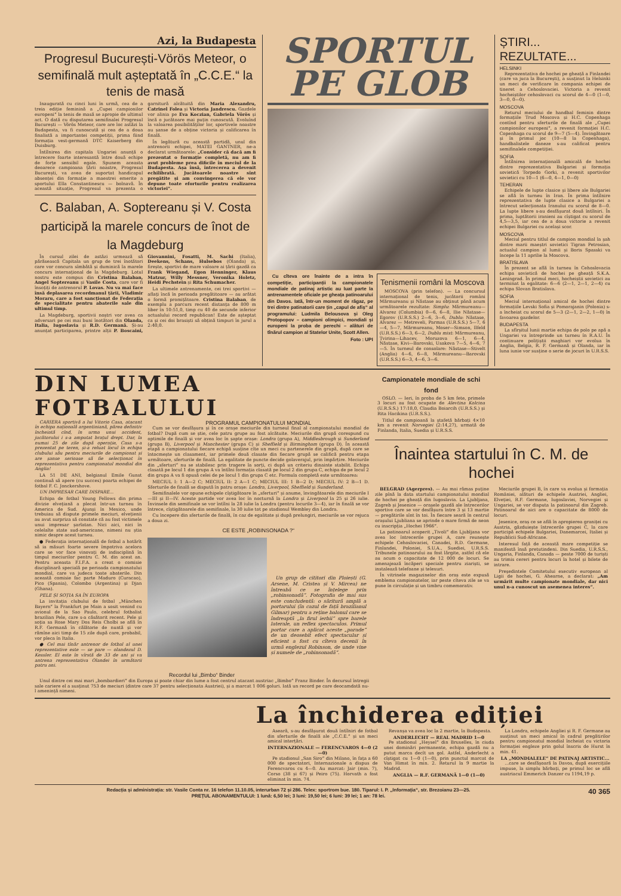Azi, la Budapesta
Progresul București-Vörös Meteor, o semifinală mult așteptată în „C.C.E.“ la tenis de masă
Inaugurată cu cinci luni în urmă, cea de a treia ediție feminină a „Cupei campionilor europeni“ la tenis de masă se apropie de ultimul act. O dată cu disputarea semifinalei Progresul București — Vörös Meteor, care are loc astăzi la Budapesta, va fi cunoscută și cea de a doua finalistă a importantei competiții, prima fiind formația vest-germană DTC Kaiserberg din Duisburg.
Întîlnirea din capitala Ungariei anunță o întrecere foarte interesantă între două echipe de forțe sensibil egale. Spunem aceasta deoarece campioana țării noastre, Progresul București, va avea de suportat handicapul absenței din formație a maestrei emerite a sportului Ella Constantinescu — bolnavă. În această situație, Progresul va prezenta o garnitură alcătuită din Maria Alexandru, Catrinel Folea și Victoria Jandrescu. Gazdele vor alinia pe Eva Koczian, Gabriela Vörös și încă o jucătoare mai puțin cunoscută. Evoluînd la valoarea posibilităților lor, sportivele noastre au șanse de a obține victoria și calificarea în finală.
În legătură cu această partidă, unul din antrenorii echipei, MATEI GANTNER, ne-a declarat următoarele: „Consider că dacă am fi prezentat o formație completă, nu am fi avut probleme prea dificile în meciul de la Budapesta. Așa însă, întrecerea a devenit echilibrată. Jucătoarele noastre sînt pregătite și am convingerea că ele vor depune toate eforturile pentru realizarea victoriei“.
C. Balaban, A. Soptereanu și V. Costa participă la marele concurs de înot de la Magdeburg
În cursul zilei de astăzi urmează să părăsească Capitala un grup de trei înotători care vor concura sîmbătă și duminică la marele concurs internațional de la Magdeburg. Lotul nostru este compus din Cristina Balaban, Angel Soptereanu și Vasile Costa, care vor fi însoțiți de antrenorul P. Lovas. Nu va mai face însă deplasarea recordmanul țării, Vladimir Moraru, care a fost sancționat de Federația de specialitate pentru abaterile sale din ultimul timp.
La Magdeburg, sportivii noștri vor avea ca adversari pe cei mai buni înotători din Olanda, Italia, Iugoslavia și R.D. Germană. Și-au anunțat participarea, printre alții P. Boscaini, Giovannini, Fosatti, M. Sachi (Italia), Deekens, Schans, Hulsebos (Olanda) și, firește, sportivi de mare valoare ai țării gazdă ca Frank Wiegand, Egon Henninger, Klaus Matzur, Willy Messner, Veronika Holetz, Heidi Pechstein și Rita Schumacher.
La ultimele antrenamente, cei trei sportivi — aflați încă în perioada pregătitoare — au arătat o formă promițătoare. Cristina Balaban, de exemplu a parcurs recent distanța de 800 m liber în 10:51,0, timp cu 40 de secunde inferior actualului record republican! Este de așteptat ca și cei doi brasiști să obțină timpuri în jurul a 2:40,0.
SPORTUL
PE GLOB
Cu cîteva ore înainte de a intra în competiție, participanții la campionatele mondiale de patinaj artistic au luat parte la antrenamentele oficiale pe gheața patinoarului din Davos. Iată, într-un moment de răgaz, pe trei dintre patinatorii care țin „capul de afiș“ al programului: Ludmila Belousova și Oleg Protopopov – campioni olimpici, mondiali și europeni la proba de perechi – alături de tînărul campion al Statelor Unite, Scott Allen.
Foto : UPI
Tenismenii români la Moscova
MOSCOVA (prin telefon). — La concursul internațional de tenis, jucătorii români Mărmureanu și Năstase au obținut până acum următoarele rezultate: Simplu: Mărmureanu—Alvarez (Columbia) 0—6, 6—8, Ilie Năstase—Egorov (U.R.S.S.) 2—6, 3—6, Dublu: Năstase, Alvarez — Metreveli, Parmas (U.R.S.S.) 5—7, 6—4, 5—7, Mărmureanu, Moser—Simson, Ilfeld (U.R.S.S.) 6—3, 6—2, Dublu mixt: Mărmureanu, Țvirina—Lihacev, Moruzova 6—1, 6—4, Năstase, Kivi—Barovski, Usakova 7—5, 4—6, 7—5. În turneul de consolare: Năstase—Stivelt (Anglia) 4—6, 6—8, Mărmureanu—Barovski (U.R.S.S.) 6—3, 4—6, 3—6.
ȘTIRI... REZULTATE...
HELSINKI
Reprezentativa de hochei pe gheață a Finlandei (care va juca la București), a susținut la Helsinki un meci de verificare în compania echipei de tineret a Cehoslovaciei. Victoria a revenit hocheiștilor cehoslovaci cu scorul de 4—0 (1—0, 3—0, 0—0).
MOSCOVA
Returul meciului de handbal feminin dintre formațiile Trud Moscova și H.C. Copenhaga contînd pentru sferturile de finală ale „Cupei campionilor europeni“, a revenit formației H.C. Copenhaga cu scorul de 9—7 (5—4). Învingătoare și în primul joc (10—8 la Copenhaga), handbalistele daneze s-au calificat pentru semifinalele competiției.
SOFIA
Întîlnirea internațională amicală de hochei dintre reprezentativa Bulgariei și formația sovietică Torpedo Gorki, a revenit sportivilor sovietici cu 10—1 (6—0, 4—1, 0—0)
TEHERAN
Echipele de lupte clasice și libere ale Bulgariei se află în turneu în Iran. În prima întîlnire reprezentativa de lupte clasice a Bulgariei a întrecut selecționata Iranului cu scorul de 8—0. La lupte libere s-au desfășurat două întîlniri. În prima, luptătorii iranieni au cîștigat cu scorul de 4,5—3,5, iar cea de a doua victorie a revenit echipei Bulgariei cu același scor.
MOSCOVA
Meciul pentru titlul de campion mondial la șah dintre marii maeștri sovietici Tigran Petrosian, actualul campion al lumii și Boris Spasski va începe la 11 aprilie la Moscova.
BRATISLAVA
În prezent se află în turneu în Cehoslovacia echipa sovietică de hochei pe gheață S.K.A. Leningrad. În primul meci, hocheiștii sovietici au terminat la egalitate: 6—6 (2—1, 2—1, 2—4) cu echipa Slovan Bratislava.
SOFIA
Meciul internațional amical de hochei dintre formațiile Levski Sofia și Pomorajanin (Polonia) s-a încheiat cu scorul de 5—3 (2—1, 2—2, 1—0) în favoarea gazdelor.
BUDAPESTA
La sfîrșitul lunii martie echipa de polo pe apă a Ungariei va întreprinde un turneu în R.A.U. În continuare polițiștii maghiari vor evolua în Anglia, Belgia, R. F. Germană și Olanda, iar în luna iunie vor susține o serie de jocuri în U.R.S.S.
DIN LUMEA FOTBALULUI
CARIERA sportivă a lui Vitorio Casa, atacant în echipa națională argentiniană, părea definitiv încheiată cînd, în urma unui accident, jucătorului i s-a amputat brațul drept. Dar, la numai 25 de zile după operație, Casa s-a prezentat pe teren, și-a reluat locul în echipa clubului său pentru meciurile de campionat și are șanse serioase să fie selecționat în reprezentativa pentru campionatul mondial din Anglia!
LA 51 DE ANI, belgianul Emile Gunst continuă să apere (cu succes) poarta echipei de fotbal F. C. Jonckershove.
UN IMPRESAR CARE DISPARE...
Echipa de fotbal Young Fellows din prima divizie elvețiană a plecat într-un turneu în America de Sud. Ajunși în Mexico, unde trebuiau să dispute primele meciuri, elvețienii au avut surpriza să constate că au fost victimele unui impresar șarlatan. Nici aici, nici în celelalte state sud-americane, nimeni nu știa nimic despre acest turneu.
● Federația internațională de fotbal a hotărît să ia măsuri foarte severe împotriva acelora care se vor face vinovați de indisciplină în timpul meciurilor pentru C. M. din acest an. Pentru aceasta F.I.F.A. a creat o comisie disciplinară specială pe perioada campionatului mondial, care va judeca toate abaterile. Din această comisie fac parte Maduro (Curacao), Pico (Spania), Colombo (Argentina) și Djan (Ghana).
PELE ȘI SOȚIA SA ÎN EUROPA
La invitația clubului de fotbal „München Bayern“ la Frankfurt pe Main a sosit venind cu avionul de la Sao Paulo, celebrul fotbalist brazilian Pele, care s-a căsătorit recent. Pele și soția sa Rose Mary Dos Reis Cholbi se află în R.F. Germană în călătorie de nuntă și vor rămîne aici timp de 15 zile după care, probabil, vor pleca în Italia.
● Cel mai tînăr antrenor de fotbal al unei reprezentative este — se pare — olandezul D. Kessler. El este în vîrstă de 33 de ani și va antrena reprezentativa Olandei în următorii patru ani.
PROGRAMUL CAMPIONATULUI MONDIAL
Cum se vor desfășura și în ce orașe meciurile din turneul final al campionatului mondial de fotbal? După cum se știe, cele patru grupe au fost alcătuite. Meciurile din grupă corespund cu optimile de finală și vor avea loc în șapte orașe: Londra (grupa A), Middlesbrough și Sunderland (grupa B), Liverpool și Manchester (grupa C) și Sheffield și Birmingham (grupa D). În această etapă a campionatului fiecare echipă susține cîte un meci cu partenerele din grupă, după care se întocmește un clasament, iar primele două clasate din fiecare grupă se califică pentru etapa următoare, sferturile de finală. La egalitate de puncte decide golaverajul, prin împărțire. Meciurile din „sferturi“ nu se stabilesc prin tragere la sorți, ci după un criteriu dinainte stabilit. Echipa clasată pe locul 1 din grupa A va întîlni formația clasată pe locul 2 din grupa C, echipa de pe locul 2 din grupa A va fi opusă celei de pe locul 1 din grupa C etc. Formula completă este următoarea:
MECIUL I: 1 A—2 C; MECIUL II: 2 A—1 C; MECIUL III: 1 B—2 D; MECIUL IV: 2 B—1 D. Sferturile de finală se dispută în patru orașe: Londra, Liverpool, Sheffield și Sunderland.
Semifinalele vor opune echipele cîștigătoare în „sferturi“ și anume, învingătoarele din meciurile I—III și II—IV. Aceste partide vor avea loc în nocturnă la Londra și Liverpool la 25 și 26 iulie. Învinsele din semifinale se vor întîlni la 28 iulie la Londra (pentru locurile 3—4), iar în finală se vor întrece, cîștigătoarele din semifinale, la 30 iulie tot pe stadionul Wembley din Londra.
Cu începere din sferturile de finală, în caz de egalitate și după prelungiri, meciurile se vor rejuca a doua zi.
CE ESTE „ROBINSONADA ?“
Un grup de cititori din Ploiești (G. Arsene, M. Cristea și V. Mircea) ne întreabă ce se înțelege prin „robinsonadă“. Fotografia de mai sus este concludentă: o săritură amplă a portarului (în cazul de față brazilianul Gilmar) pentru a reține balonul care se îndreaptă „la firul ierbii“ spre barele laterale, un reflex spectaculos. Primul portar care a aplicat aceste „parade“ de un deosebit efect spectacular și eficient a fost cu cîteva decenii în urmă englezul Robinson, de unde vine și numele de „robinsonadă“.
Recordul lui „Bimbo“ Binder
Unul dintre cei mai mari „bombardieri“ din Europa și poate chiar din lume a fost centrul atacant austriac „Bimbo“ Franz Binder. În decursul întregii sale cariere el a susținut 753 de meciuri (dintre care 37 pentru selecționata Austriei), și a marcat 1 006 goluri. Iată un record pe care deocamdată nu-l amenință nimeni.
Campionatele mondiale de schi fond
OSLO. — Ieri, în proba de 5 km fete, primele 3 locuri au fost ocupate de Alevtina Kolcina (U.R.S.S.) 17:18,0, Claudia Boiarcih (U.R.S.S.) și Rita Hacikina (U.R.S.S.).
Titlul de campioană la ștafetă bărbați 4×10 km a revenit Norvegiei (2:14,27), urmată de Finlanda, Italia, Suedia și U.R.S.S.
Înaintea startului în C. M. de hochei
BELGRAD (Agerpres). — Au mai rămas puține zile pînă la data startului campionatului mondial de hochei pe gheață din Iugoslavia. La Ljubljana, Zagreb și Jesenice — orașele gazdă ale întrecerilor sportive care se vor desfășura între 3 și 13 martie — pregătirile sînt în toi. În fiecare seară în centrul orașului Ljubliana se aprinde o mare firmă de neon cu inscripția „Hochei 1966“.
La patinoarul acoperit „Tivoli“ din Ljubljana vor avea loc întrecerile grupei A, care reunește echipele Cehoslovaciei, Canadei, R.D. Germane, Finlandei, Poloniei, S.U.A., Suediei, U.R.S.S. Tribunele patinoarului au fost lărgite, astfel că ele au acum o capacitate de 12 000 de locuri. Se amenajează încăperi speciale pentru ziariști, se instalează telefoane și telexuri.
În vitrinele magazinelor din oraș este expusă emblema campionatelor, iar peste cîteva zile se va pune în circulație și un timbru comemorativ.
Meciurile grupei B, în care va evolua și formația României, alături de echipele Austriei, Angliei, Elveției, R.F. Germane, Iugoslaviei, Norvegiei și Ungariei, se vor disputa la patinoarul din Zagreb. Patinoarul de aici are o capacitate de 8000 de locuri.
Jesenice, oraș ce se află în apropierea graniței cu Austria, găzduiește întrecerile grupei C, la care participă echipele Bulgariei, Danemarcei, Italiei și Republicii Sud-Africane.
Interesul față de această mare competiție se manifestă însă pretutindeni. Din Suedia, U.R.S.S., Ungaria, Finlanda, Canada — peste 7000 de turiști au trimis cereri pentru locuri la hotel și bilete de intrare.
Președintele Comitetului executiv european al Ligii de hochei, G. Ahearne, a declarat: „Am urmărit multe campionate mondiale, dar nici unul n-a cunoscut un asemenea interes“.
La închiderea ediției
Aseară, s-au desfășurat două întîlniri de fotbal din sferturile de finală ale „C.C.E.“ și un meci amical interțări.
INTERNAZIONALE — FERENCVAROS 4—0 (2—0)
Pe stadionul „San Siro“ din Milano, în fața a 60 000 de spectatori, Internazionale a dispus de Ferencvaros cu 4—0. Au marcat: Jair (min. 7), Corso (38 și 67) și Peiro (75). Horvath a fost eliminat în min. 74.
Revanșa va avea loc la 2 martie, la Budapesta.
ANDERLECHT — REAL MADRID 1—0
Pe stadionul „Heysel“ din Bruxelles, în ciuda unei dominări permanente, echipa gazdă nu a putut marca decît un gol. Astfel, Anderlecht a cîștigat cu 1—0 (1—0), prin punctul marcat de Van Himst în min. 2. Returul la 9 martie la Madrid.
ANGLIA — R.F. GERMANĂ 1—0 (1—0)
La Londra, echipele Angliei și R. F. Germane au susținut un meci amical în cadrul pregătirilor pentru campionatul mondial încheiat cu victoria formației engleze prin golul înscris de Hurst în min. 41.
LA „MONDIALELE“ DE PATINAJ ARTISTIC...
...care se desfășoară la Davos, după exercițiile impuse, la simplu bărbați, pe primul loc se află austriacul Emmerich Danzer cu 1194,19 p.
Redacția și administrația: str. Vasile Conta nr. 16 telefon 11.10.05, interurban 72 și 286. Telex: sportrom bue. 180. Tiparul: I. P. „Informația“, str. Brezoianu 23—25.
PREȚUL ABONAMENTULUI: 1 lună: 6,50 lei; 3 luni: 19,50 lei; 6 luni: 39 lei; 1 an: 78 lei.
40 365